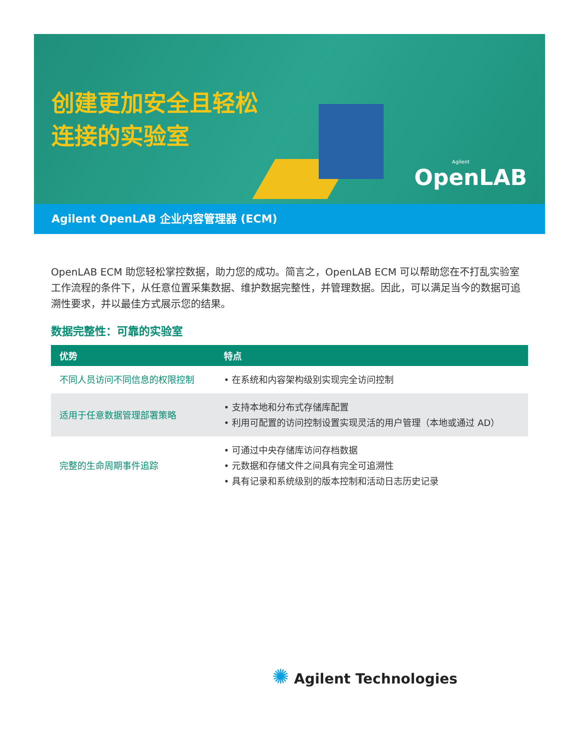创建更加安全且轻松
连接的实验室
Agilent
OpenLAB
Agilent OpenLAB 企业内容管理器 (ECM)
OpenLAB ECM 助您轻松掌控数据，助力您的成功。简言之，OpenLAB ECM 可以帮助您在不打乱实验室工作流程的条件下，从任意位置采集数据、维护数据完整性，并管理数据。因此，可以满足当今的数据可追溯性要求，并以最佳方式展示您的结果。
数据完整性：可靠的实验室
| 优势 | 特点 |
| --- | --- |
| 不同人员访问不同信息的权限控制 | • 在系统和内容架构级别实现完全访问控制 |
| 适用于任意数据管理部署策略 | • 支持本地和分布式存储库配置 • 利用可配置的访问控制设置实现灵活的用户管理（本地或通过 AD） |
| 完整的生命周期事件追踪 | • 可通过中央存储库访问存档数据 • 元数据和存储文件之间具有完全可追溯性 • 具有记录和系统级别的版本控制和活动日志历史记录 |
✺ Agilent Technologies